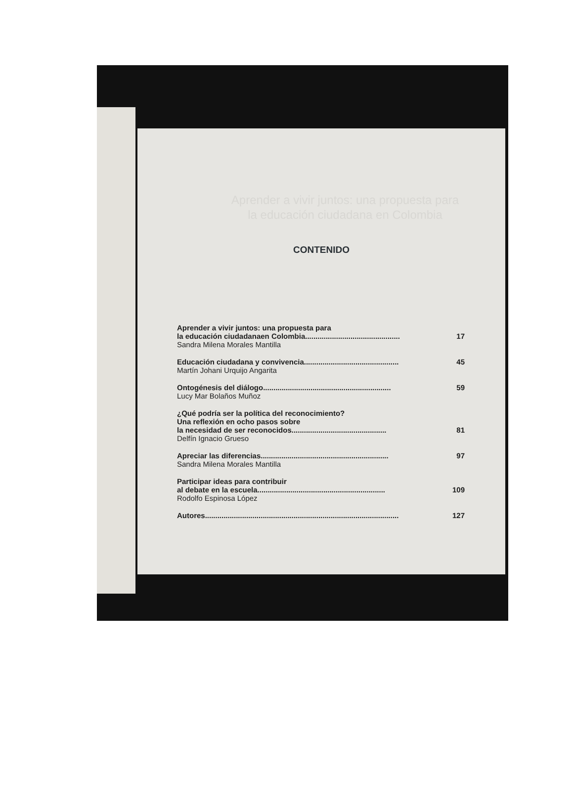Aprender a vivir juntos: una propuesta para la educación ciudadana en Colombia
CONTENIDO
Aprender a vivir juntos: una propuesta para
la educación ciudadanaen Colombia .............................................. 17
Sandra Milena Morales Mantilla
Educación ciudadana y convivencia .............................................. 45
Martín Johani Urquijo Angarita
Ontogénesis del diálogo .............................................................. 59
Lucy Mar Bolaños Muñoz
¿Qué podría ser la política del reconocimiento?
Una reflexión en ocho pasos sobre
la necesidad de ser reconocidos .............................................. 81
Delfín Ignacio Grueso
Apreciar las diferencias .............................................................. 97
Sandra Milena Morales Mantilla
Participar ideas para contribuir
al debate en la escuela .............................................................. 109
Rodolfo Espinosa López
Autores .............................................................................................. 127